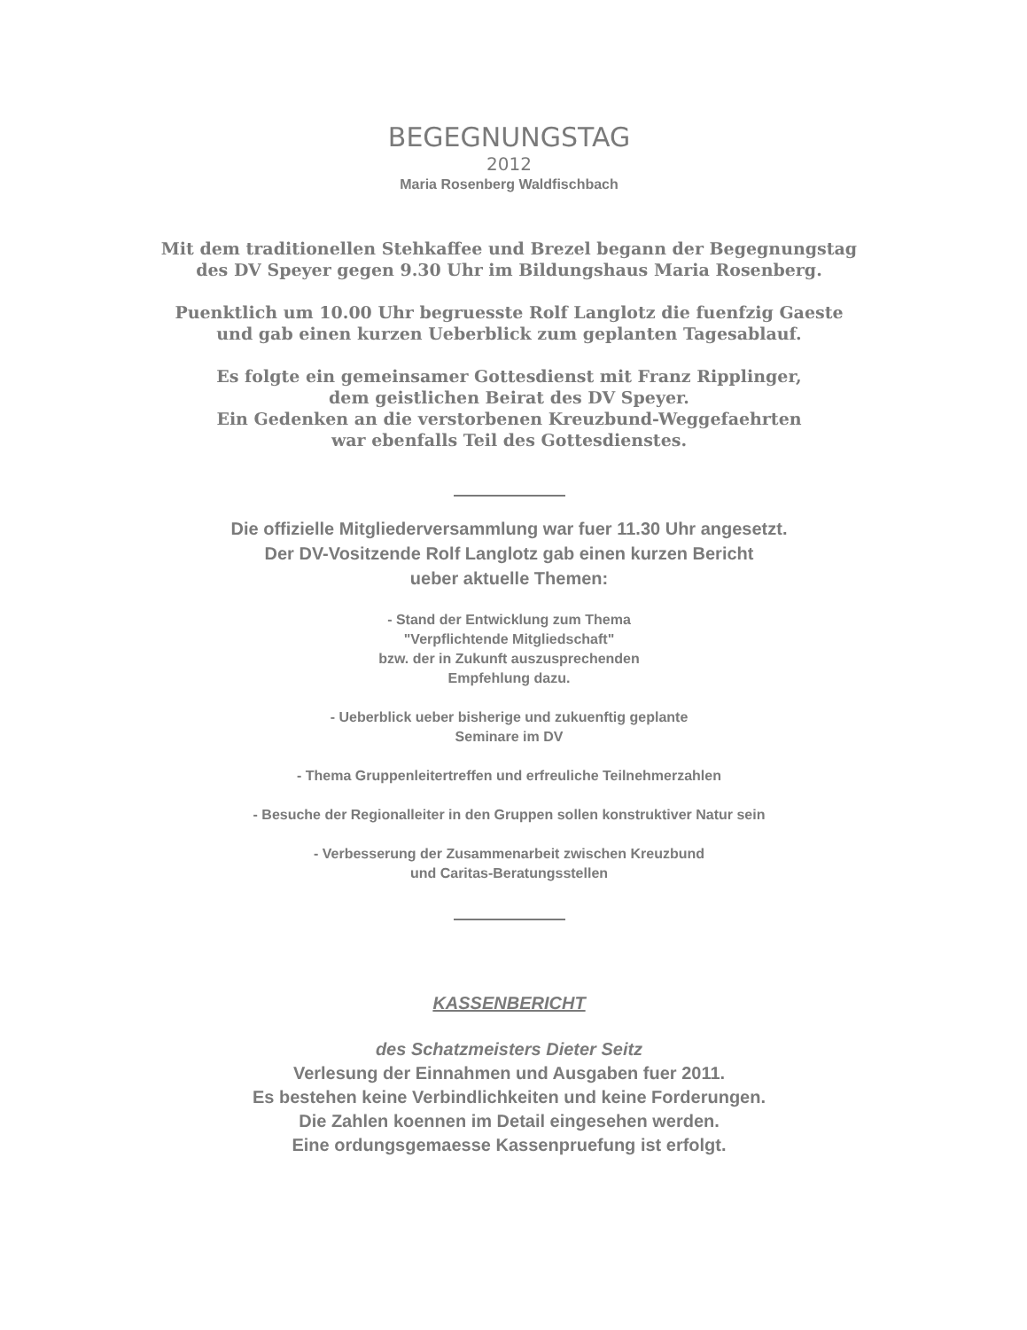BEGEGNUNGSTAG
2012
Maria Rosenberg Waldfischbach
Mit dem traditionellen Stehkaffee und Brezel begann der Begegnungstag
des DV Speyer gegen 9.30 Uhr im Bildungshaus Maria Rosenberg.
Puenktlich um 10.00 Uhr begruesste Rolf Langlotz die fuenfzig Gaeste
und gab einen kurzen Ueberblick zum geplanten Tagesablauf.
Es folgte ein gemeinsamer Gottesdienst mit Franz Ripplinger,
dem geistlichen Beirat des DV Speyer.
Ein Gedenken an die verstorbenen Kreuzbund-Weggefaehrten
war ebenfalls Teil des Gottesdienstes.
Die offizielle Mitgliederversammlung war fuer 11.30 Uhr angesetzt.
Der DV-Vositzende Rolf Langlotz gab einen kurzen Bericht
ueber aktuelle Themen:
- Stand der Entwicklung zum Thema
"Verpflichtende Mitgliedschaft"
bzw. der in Zukunft auszusprechenden
Empfehlung dazu.
- Ueberblick ueber bisherige und zukuenftig geplante
Seminare im DV
- Thema Gruppenleitertreffen und erfreuliche Teilnehmerzahlen
- Besuche der Regionalleiter in den Gruppen sollen konstruktiver Natur sein
- Verbesserung der Zusammenarbeit zwischen Kreuzbund
und Caritas-Beratungsstellen
KASSENBERICHT
des Schatzmeisters Dieter Seitz
Verlesung der Einnahmen und Ausgaben fuer 2011.
Es bestehen keine Verbindlichkeiten und keine Forderungen.
Die Zahlen koennen im Detail eingesehen werden.
Eine ordungsgemaesse Kassenpruefung ist erfolgt.